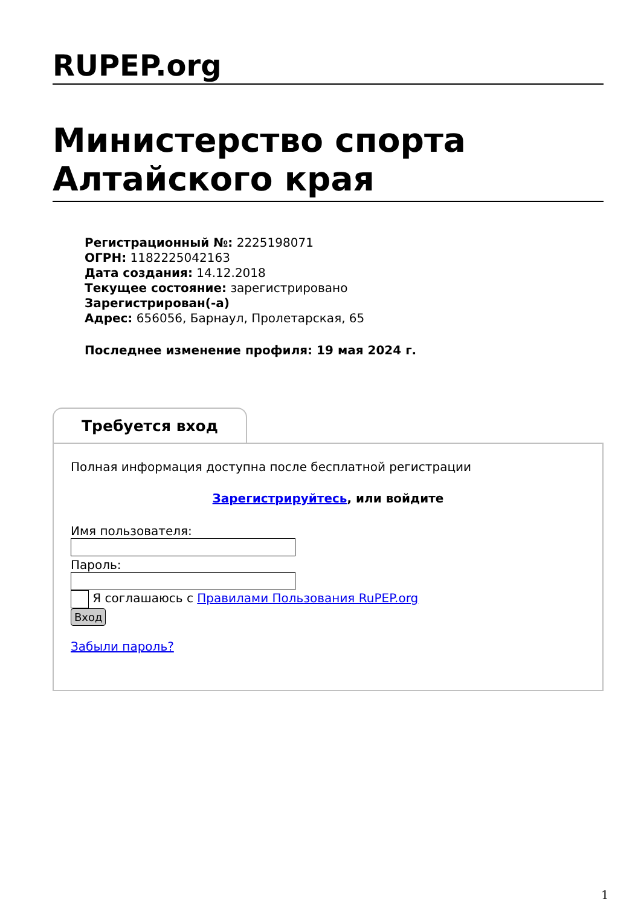RUPEP.org
Министерство спорта Алтайского края
Регистрационный №: 2225198071
ОГРН: 1182225042163
Дата создания: 14.12.2018
Текущее состояние: зарегистрировано
Зарегистрирован(-а)
Адрес: 656056, Барнаул, Пролетарская, 65
Последнее изменение профиля: 19 мая 2024 г.
Требуется вход
Полная информация доступна после бесплатной регистрации
Зарегистрируйтесь, или войдите
Имя пользователя:
Пароль:
Я соглашаюсь с Правилами Пользования RuPEP.org
Вход
Забыли пароль?
1